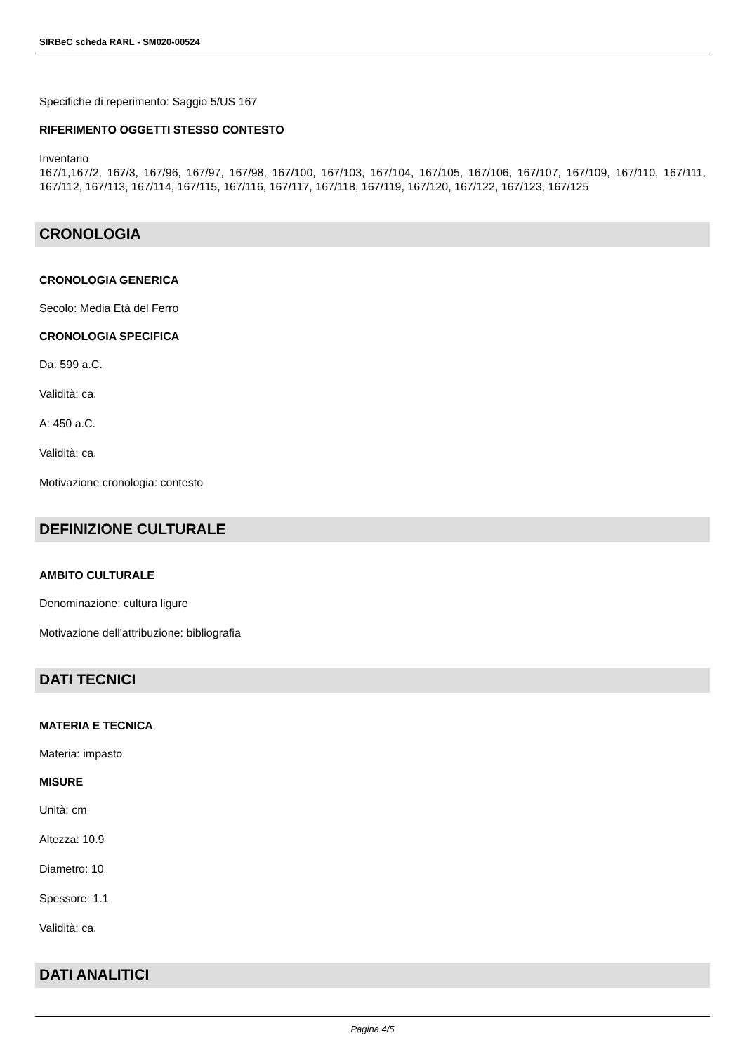SIRBeC scheda RARL - SM020-00524
Specifiche di reperimento: Saggio 5/US 167
RIFERIMENTO OGGETTI STESSO CONTESTO
Inventario
167/1,167/2, 167/3, 167/96, 167/97, 167/98, 167/100, 167/103, 167/104, 167/105, 167/106, 167/107, 167/109, 167/110, 167/111, 167/112, 167/113, 167/114, 167/115, 167/116, 167/117, 167/118, 167/119, 167/120, 167/122, 167/123, 167/125
CRONOLOGIA
CRONOLOGIA GENERICA
Secolo: Media Età del Ferro
CRONOLOGIA SPECIFICA
Da: 599 a.C.
Validità: ca.
A: 450 a.C.
Validità: ca.
Motivazione cronologia: contesto
DEFINIZIONE CULTURALE
AMBITO CULTURALE
Denominazione: cultura ligure
Motivazione dell'attribuzione: bibliografia
DATI TECNICI
MATERIA E TECNICA
Materia: impasto
MISURE
Unità: cm
Altezza: 10.9
Diametro: 10
Spessore: 1.1
Validità: ca.
DATI ANALITICI
Pagina 4/5